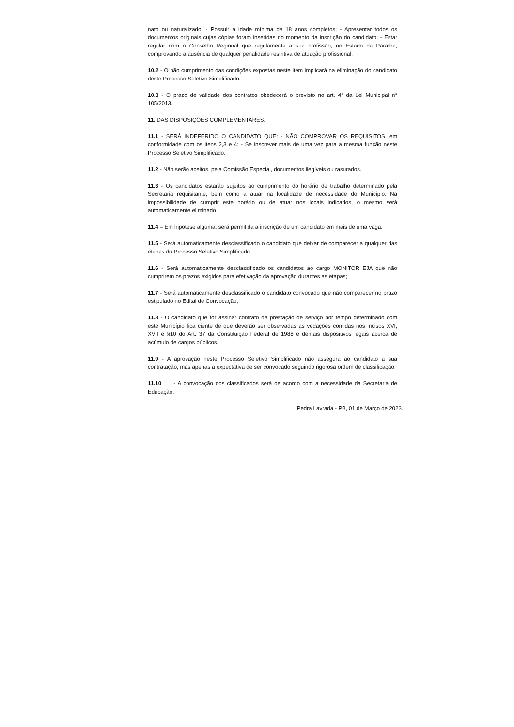nato ou naturalizado; - Possuir a idade mínima de 18 anos completos; - Apresentar todos os documentos originais cujas cópias foram inseridas no momento da inscrição do candidato; - Estar regular com o Conselho Regional que regulamenta a sua profissão, no Estado da Paraíba, comprovando a ausência de qualquer penalidade restritiva de atuação profissional.
10.2 - O não cumprimento das condições expostas neste item implicará na eliminação do candidato deste Processo Seletivo Simplificado.
10.3 - O prazo de validade dos contratos obedecerá o previsto no art. 4° da Lei Municipal n° 105/2013.
11. DAS DISPOSIÇÕES COMPLEMENTARES:
11.1 - SERÁ INDEFERIDO O CANDIDATO QUE: - NÃO COMPROVAR OS REQUISITOS, em conformidade com os itens 2,3 e 4; - Se inscrever mais de uma vez para a mesma função neste Processo Seletivo Simplificado.
11.2 - Não serão aceitos, pela Comissão Especial, documentos ilegíveis ou rasurados.
11.3 - Os candidatos estarão sujeitos ao cumprimento do horário de trabalho determinado pela Secretaria requisitante, bem como a atuar na localidade de necessidade do Município. Na impossibilidade de cumprir este horário ou de atuar nos locais indicados, o mesmo será automaticamente eliminado.
11.4 – Em hipotese alguma, será permitida a inscrição de um candidato em mais de uma vaga.
11.5 - Será automaticamente desclassificado o candidato que deixar de comparecer a qualquer das etapas do Processo Seletivo Simplificado.
11.6 - Será automaticamente desclassificado os candidatos ao cargo MONITOR EJA que não cumprirem os prazos exigidos para efetivação da aprovação durantes as etapas;
11.7 - Será automaticamente desclassificado o candidato convocado que não comparecer no prazo estipulado no Edital de Convocação;
11.8 - O candidato que for assinar contrato de prestação de serviço por tempo determinado com este Município fica ciente de que deverão ser observadas as vedações contidas nos incisos XVI, XVII e §10 do Art. 37 da Constituição Federal de 1988 e demais dispositivos legais acerca de acúmulo de cargos públicos.
11.9 - A aprovação neste Processo Seletivo Simplificado não assegura ao candidato a sua contratação, mas apenas a expectativa de ser convocado seguindo rigorosa ordem de classificação.
11.10 - A convocação dos classificados será de acordo com a necessidade da Secretaria de Educação.
Pedra Lavrada - PB, 01 de Março de 2023.